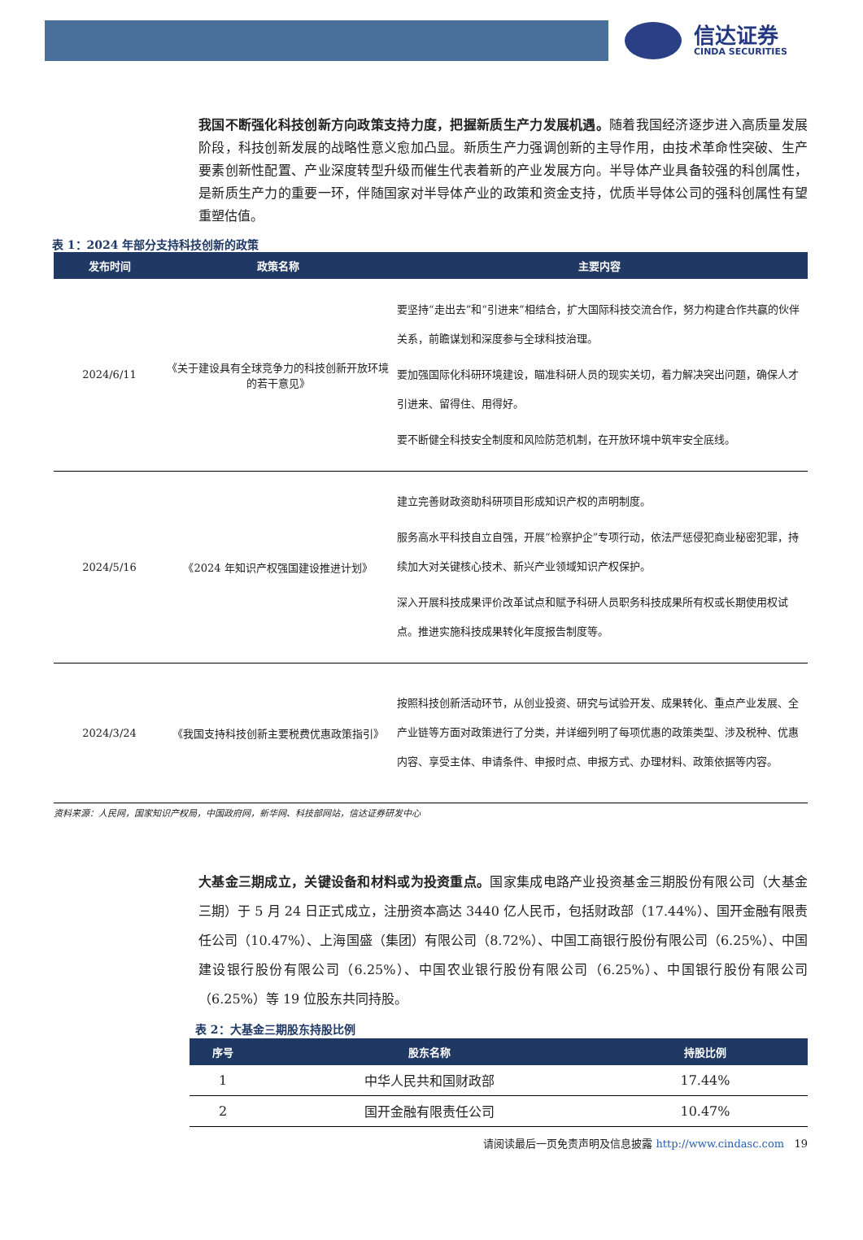信达证券
CINDA SECURITIES
我国不断强化科技创新方向政策支持力度，把握新质生产力发展机遇。随着我国经济逐步进入高质量发展阶段，科技创新发展的战略性意义愈加凸显。新质生产力强调创新的主导作用，由技术革命性突破、生产要素创新性配置、产业深度转型升级而催生代表着新的产业发展方向。半导体产业具备较强的科创属性，是新质生产力的重要一环，伴随国家对半导体产业的政策和资金支持，优质半导体公司的强科创属性有望重塑估值。
表 1：2024 年部分支持科技创新的政策
| 发布时间 | 政策名称 | 主要内容 |
| --- | --- | --- |
| 2024/6/11 | 《关于建设具有全球竞争力的科技创新开放环境的若干意见》 | 要坚持“走出去”和“引进来”相结合，扩大国际科技交流合作，努力构建合作共赢的伙伴关系，前瞻谋划和深度参与全球科技治理。 要加强国际化科研环境建设，瞄准科研人员的现实关切，着力解决突出问题，确保人才引进来、留得住、用得好。 要不断健全科技安全制度和风险防范机制，在开放环境中筑牢安全底线。 |
| 2024/5/16 | 《2024 年知识产权强国建设推进计划》 | 建立完善财政资助科研项目形成知识产权的声明制度。 服务高水平科技自立自强，开展“检察护企”专项行动，依法严惩侵犯商业秘密犯罪，持续加大对关键核心技术、新兴产业领域知识产权保护。 深入开展科技成果评价改革试点和赋予科研人员职务科技成果所有权或长期使用权试点。推进实施科技成果转化年度报告制度等。 |
| 2024/3/24 | 《我国支持科技创新主要税费优惠政策指引》 | 按照科技创新活动环节，从创业投资、研究与试验开发、成果转化、重点产业发展、全产业链等方面对政策进行了分类，并详细列明了每项优惠的政策类型、涉及税种、优惠内容、享受主体、申请条件、申报时点、申报方式、办理材料、政策依据等内容。 |
资料来源：人民网，国家知识产权局，中国政府网，新华网、科技部网站，信达证券研发中心
大基金三期成立，关键设备和材料或为投资重点。国家集成电路产业投资基金三期股份有限公司（大基金三期）于 5 月 24 日正式成立，注册资本高达 3440 亿人民币，包括财政部（17.44%）、国开金融有限责任公司（10.47%）、上海国盛（集团）有限公司（8.72%）、中国工商银行股份有限公司（6.25%）、中国建设银行股份有限公司（6.25%）、中国农业银行股份有限公司（6.25%）、中国银行股份有限公司（6.25%）等 19 位股东共同持股。
表 2：大基金三期股东持股比例
| 序号 | 股东名称 | 持股比例 |
| --- | --- | --- |
| 1 | 中华人民共和国财政部 | 17.44% |
| 2 | 国开金融有限责任公司 | 10.47% |
请阅读最后一页免责声明及信息披露 http://www.cindasc.com 19